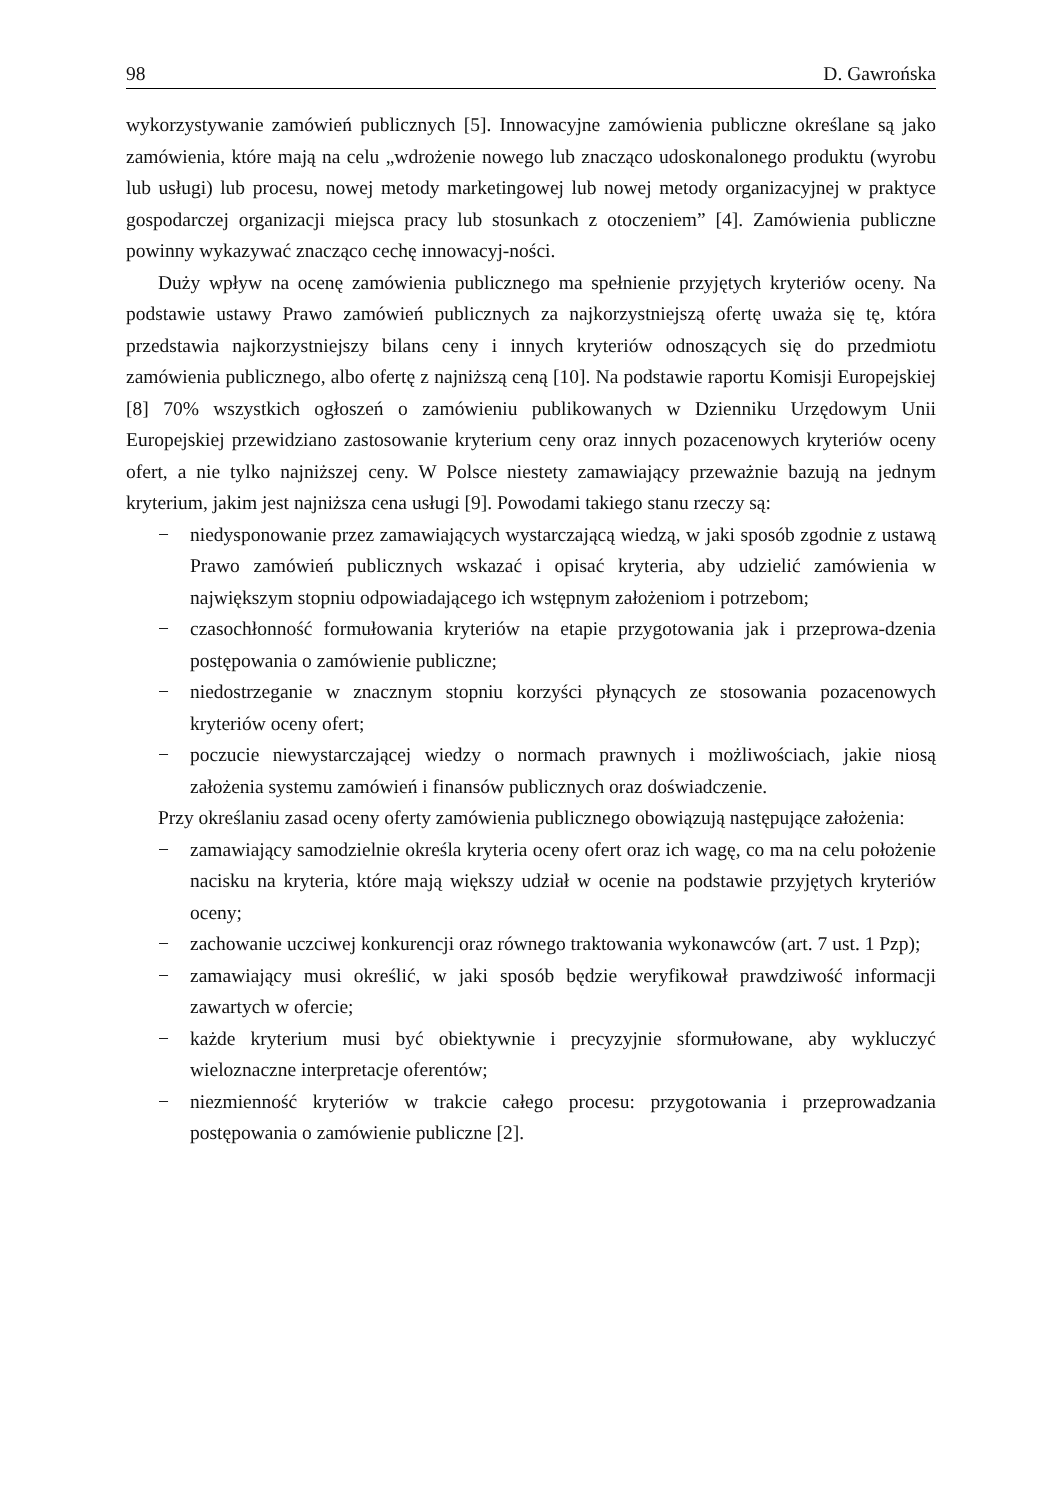98 D. Gawrońska
wykorzystywanie zamówień publicznych [5]. Innowacyjne zamówienia publiczne określane są jako zamówienia, które mają na celu „wdrożenie nowego lub znacząco udoskonalonego produktu (wyrobu lub usługi) lub procesu, nowej metody marketingowej lub nowej metody organizacyjnej w praktyce gospodarczej organizacji miejsca pracy lub stosunkach z otoczeniem” [4]. Zamówienia publiczne powinny wykazywać znacząco cechę innowacyj-ności.
Duży wpływ na ocenę zamówienia publicznego ma spełnienie przyjętych kryteriów oceny. Na podstawie ustawy Prawo zamówień publicznych za najkorzystniejszą ofertę uważa się tę, która przedstawia najkorzystniejszy bilans ceny i innych kryteriów odnoszących się do przedmiotu zamówienia publicznego, albo ofertę z najniższą ceną [10]. Na podstawie raportu Komisji Europejskiej [8] 70% wszystkich ogłoszeń o zamówieniu publikowanych w Dzienniku Urzędowym Unii Europejskiej przewidziano zastosowanie kryterium ceny oraz innych pozacenowych kryteriów oceny ofert, a nie tylko najniższej ceny. W Polsce niestety zamawiający przeważnie bazują na jednym kryterium, jakim jest najniższa cena usługi [9]. Powodami takiego stanu rzeczy są:
− niedysponowanie przez zamawiających wystarczającą wiedzą, w jaki sposób zgodnie z ustawą Prawo zamówień publicznych wskazać i opisać kryteria, aby udzielić zamówienia w największym stopniu odpowiadającego ich wstępnym założeniom i potrzebom;
− czasochłonność formułowania kryteriów na etapie przygotowania jak i przeprowa-dzenia postępowania o zamówienie publiczne;
− niedostrzeganie w znacznym stopniu korzyści płynących ze stosowania pozacenowych kryteriów oceny ofert;
− poczucie niewystarczającej wiedzy o normach prawnych i możliwościach, jakie niosą założenia systemu zamówień i finansów publicznych oraz doświadczenie.
Przy określaniu zasad oceny oferty zamówienia publicznego obowiązują następujące założenia:
− zamawiający samodzielnie określa kryteria oceny ofert oraz ich wagę, co ma na celu położenie nacisku na kryteria, które mają większy udział w ocenie na podstawie przyjętych kryteriów oceny;
− zachowanie uczciwej konkurencji oraz równego traktowania wykonawców (art. 7 ust. 1 Pzp);
− zamawiający musi określić, w jaki sposób będzie weryfikował prawdziwość informacji zawartych w ofercie;
− każde kryterium musi być obiektywnie i precyzyjnie sformułowane, aby wykluczyć wieloznaczne interpretacje oferentów;
− niezmienność kryteriów w trakcie całego procesu: przygotowania i przeprowadzania postępowania o zamówienie publiczne [2].